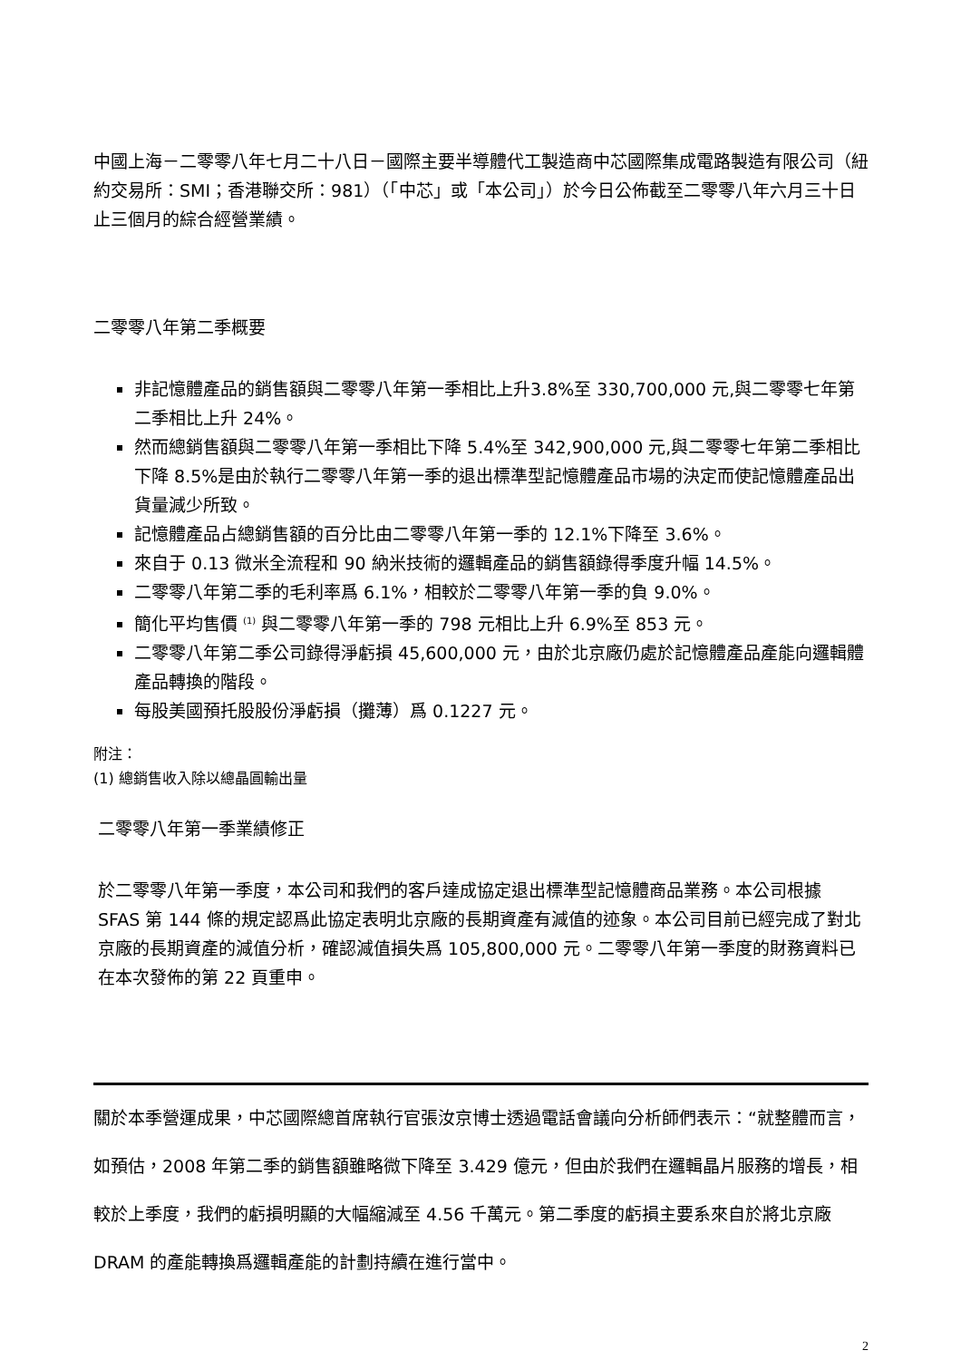中國上海－二零零八年七月二十八日－國際主要半導體代工製造商中芯國際集成電路製造有限公司（紐約交易所：SMI；香港聯交所：981）（「中芯」或「本公司」）於今日公佈截至二零零八年六月三十日止三個月的綜合經營業績。
二零零八年第二季概要
非記憶體產品的銷售額與二零零八年第一季相比上升3.8%至 330,700,000 元,與二零零七年第二季相比上升 24%。
然而總銷售額與二零零八年第一季相比下降 5.4%至 342,900,000 元,與二零零七年第二季相比下降 8.5%是由於執行二零零八年第一季的退出標準型記憶體產品市場的決定而使記憶體產品出貨量減少所致。
記憶體產品占總銷售額的百分比由二零零八年第一季的 12.1%下降至 3.6%。
來自于 0.13 微米全流程和 90 納米技術的邏輯產品的銷售額錄得季度升幅 14.5%。
二零零八年第二季的毛利率爲 6.1%，相較於二零零八年第一季的負 9.0%。
簡化平均售價 <sup>(1)</sup> 與二零零八年第一季的 798 元相比上升 6.9%至 853 元。
二零零八年第二季公司錄得淨虧損 45,600,000 元，由於北京廠仍處於記憶體產品產能向邏輯體產品轉換的階段。
每股美國預托股股份淨虧損（攤薄）爲 0.1227 元。
附注：
(1) 總銷售收入除以總晶圓輸出量
二零零八年第一季業績修正
於二零零八年第一季度，本公司和我們的客戶達成協定退出標準型記憶體商品業務。本公司根據 SFAS 第 144 條的規定認爲此協定表明北京廠的長期資產有減值的迹象。本公司目前已經完成了對北京廠的長期資產的減值分析，確認減值損失爲 105,800,000 元。二零零八年第一季度的財務資料已在本次發佈的第 22 頁重申。
關於本季營運成果，中芯國際總首席執行官張汝京博士透過電話會議向分析師們表示：“就整體而言，如預估，2008 年第二季的銷售額雖略微下降至 3.429 億元，但由於我們在邏輯晶片服務的增長，相較於上季度，我們的虧損明顯的大幅縮減至 4.56 千萬元。第二季度的虧損主要系來自於將北京廠 DRAM 的產能轉換爲邏輯產能的計劃持續在進行當中。
2